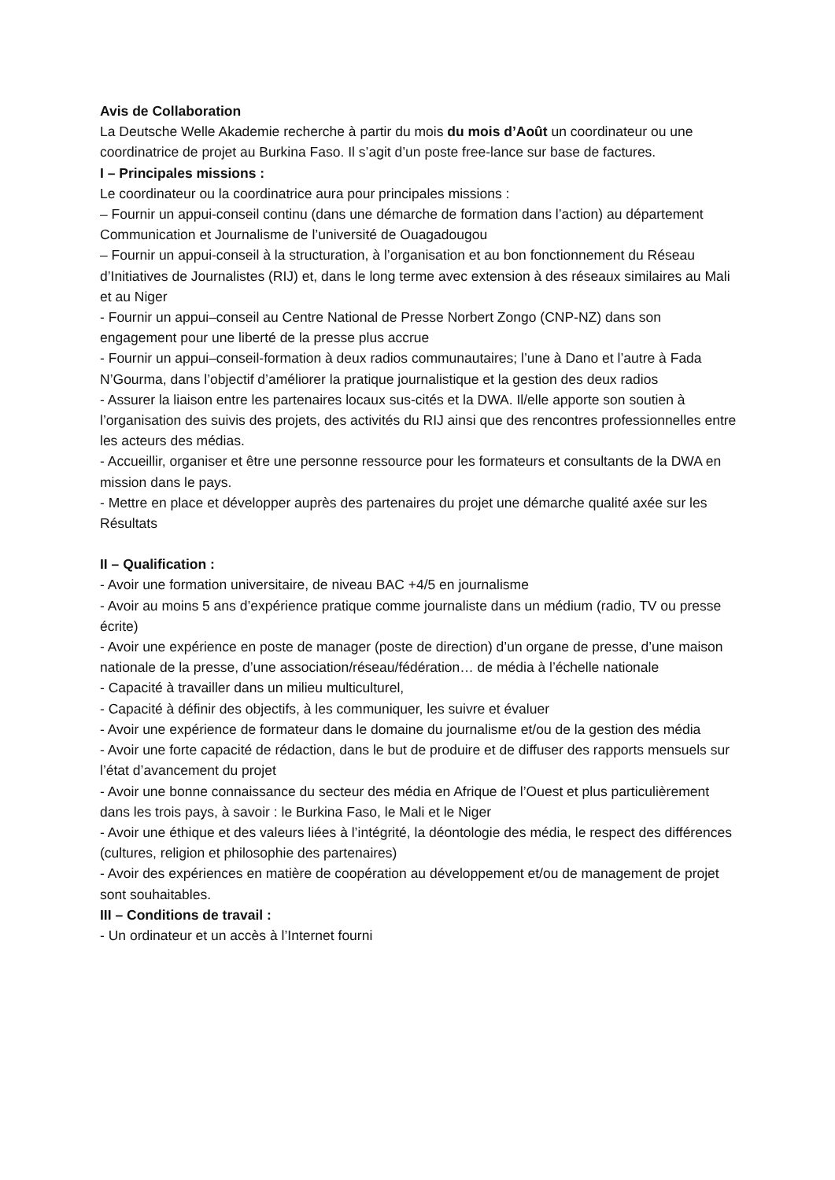Avis de Collaboration
La Deutsche Welle Akademie recherche à partir du mois du mois d’Août un coordinateur ou une coordinatrice de projet au Burkina Faso. Il s’agit d’un poste free-lance sur base de factures.
I – Principales missions :
Le coordinateur ou la coordinatrice aura pour principales missions :
– Fournir un appui-conseil continu (dans une démarche de formation dans l’action) au département Communication et Journalisme de l’université de Ouagadougou
– Fournir un appui-conseil à la structuration, à l’organisation et au bon fonctionnement du Réseau d’Initiatives de Journalistes (RIJ) et, dans le long terme avec extension à des réseaux similaires au Mali et au Niger
- Fournir un appui–conseil au Centre National de Presse Norbert Zongo (CNP-NZ) dans son engagement pour une liberté de la presse plus accrue
- Fournir un appui–conseil-formation à deux radios communautaires; l’une à Dano et l’autre à Fada N’Gourma, dans l’objectif d’améliorer la pratique journalistique et la gestion des deux radios
- Assurer la liaison entre les partenaires locaux sus-cités et la DWA. Il/elle apporte son soutien à l’organisation des suivis des projets, des activités du RIJ ainsi que des rencontres professionnelles entre les acteurs des médias.
- Accueillir, organiser et être une personne ressource pour les formateurs et consultants de la DWA en mission dans le pays.
- Mettre en place et développer auprès des partenaires du projet une démarche qualité axée sur les Résultats
II – Qualification :
- Avoir une formation universitaire, de niveau BAC +4/5 en journalisme
- Avoir au moins 5 ans d’expérience pratique comme journaliste dans un médium (radio, TV ou presse écrite)
- Avoir une expérience en poste de manager (poste de direction) d’un organe de presse, d’une maison nationale de la presse, d’une association/réseau/fédération… de média à l’échelle nationale
- Capacité à travailler dans un milieu multiculturel,
- Capacité à définir des objectifs, à les communiquer, les suivre et évaluer
- Avoir une expérience de formateur dans le domaine du journalisme et/ou de la gestion des média
- Avoir une forte capacité de rédaction, dans le but de produire et de diffuser des rapports mensuels sur l’état d’avancement du projet
- Avoir une bonne connaissance du secteur des média en Afrique de l’Ouest et plus particulièrement dans les trois pays, à savoir : le Burkina Faso, le Mali et le Niger
- Avoir une éthique et des valeurs liées à l’intégrité, la déontologie des média, le respect des différences (cultures, religion et philosophie des partenaires)
- Avoir des expériences en matière de coopération au développement et/ou de management de projet sont souhaitables.
III – Conditions de travail :
- Un ordinateur et un accès à l’Internet fourni